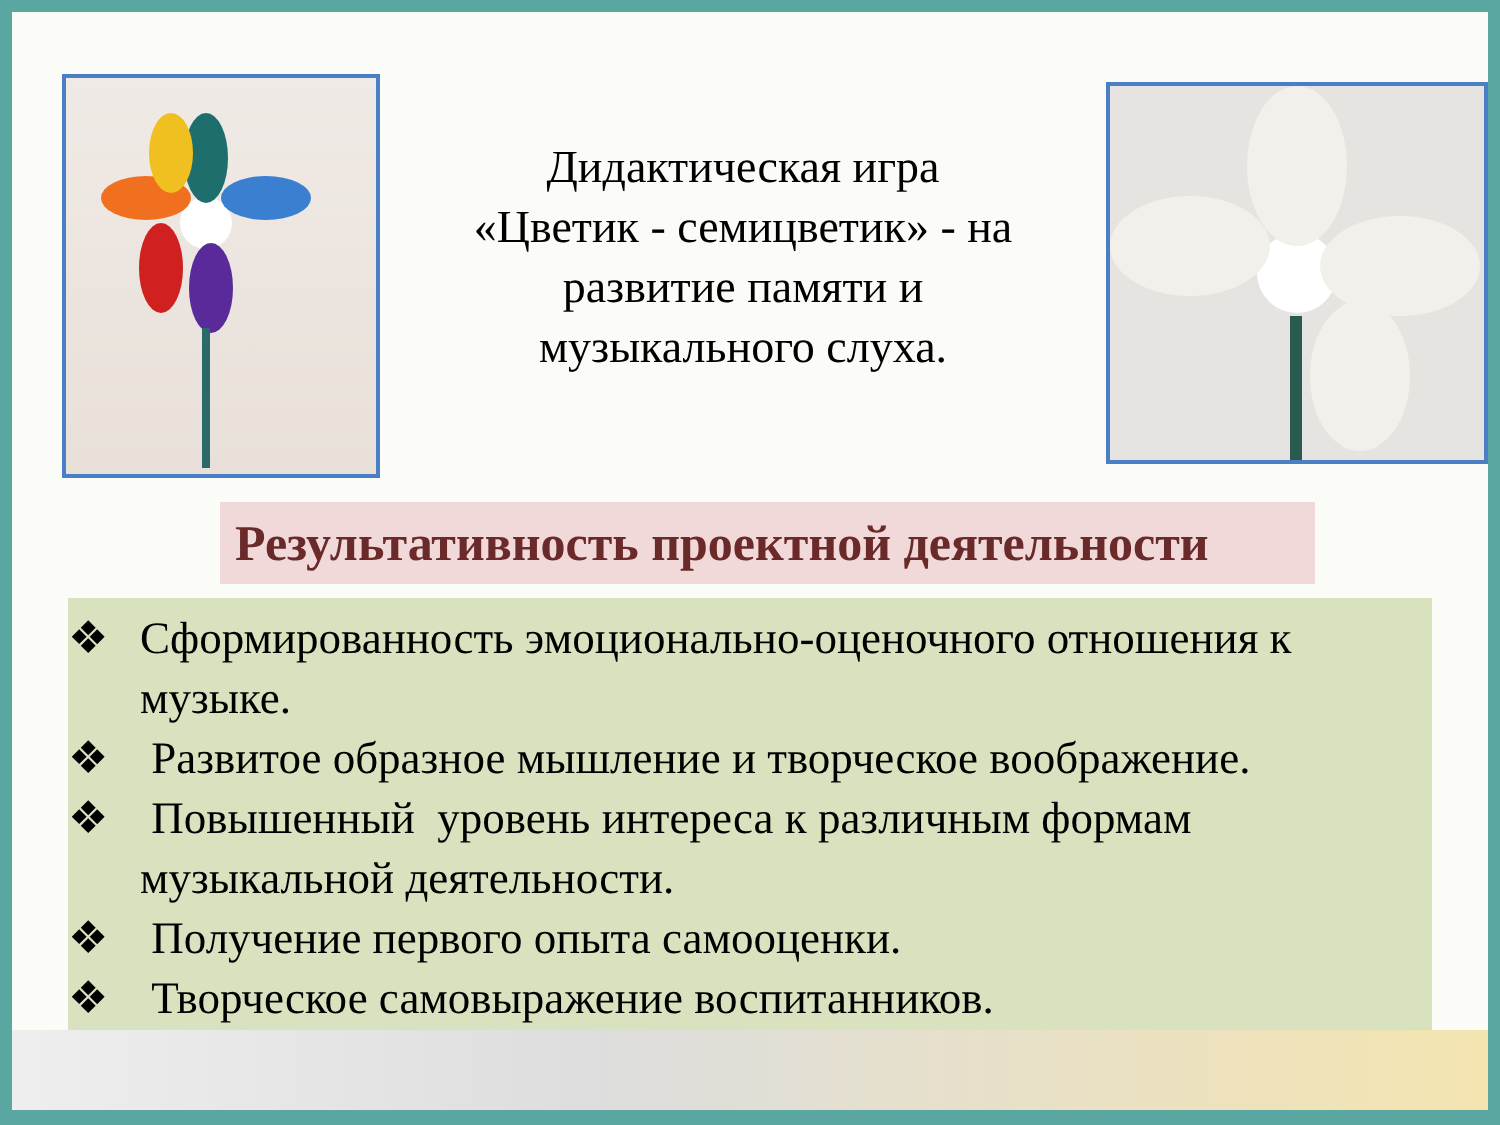Дидактическая игра
«Цветик - семицветик» - на
развитие памяти и
музыкального слуха.
Результативность проектной деятельности
❖ Сформированность эмоционально-оценочного отношения к музыке.
❖ Развитое образное мышление и творческое воображение.
❖ Повышенный уровень интереса к различным формам музыкальной деятельности.
❖ Получение первого опыта самооценки.
❖ Творческое самовыражение воспитанников.